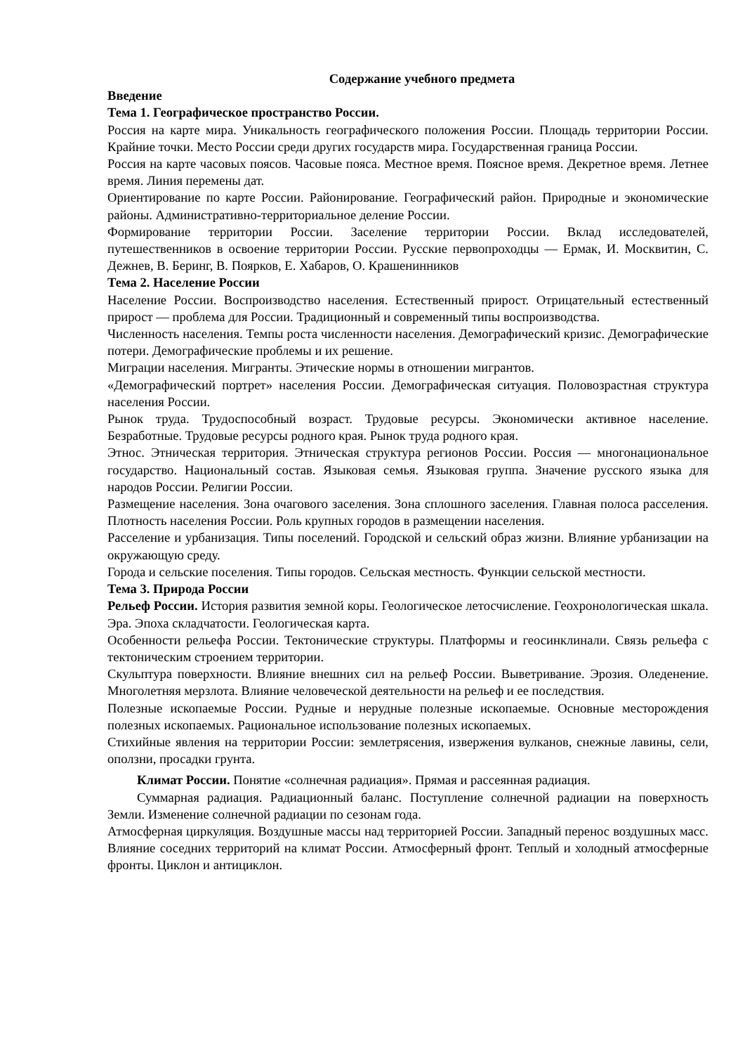Содержание учебного предмета
Введение
Тема 1. Географическое пространство России.
Россия на карте мира. Уникальность географического положения России. Площадь территории России. Крайние точки. Место России среди других государств мира. Государственная граница России.
Россия на карте часовых поясов. Часовые пояса. Местное время. Поясное время. Декретное время. Летнее время. Линия перемены дат.
Ориентирование по карте России. Районирование. Географический район. Природные и экономические районы. Административно-территориальное деление России.
Формирование территории России. Заселение территории России. Вклад исследователей, путешественников в освоение территории России. Русские первопроходцы — Ермак, И. Москвитин, С. Дежнев, В. Беринг, В. Поярков, Е. Хабаров, О. Крашенинников
Тема 2. Население России
Население России. Воспроизводство населения. Естественный прирост. Отрицательный естественный прирост — проблема для России. Традиционный и современный типы воспроизводства.
Численность населения. Темпы роста численности населения. Демографический кризис. Демографические потери. Демографические проблемы и их решение.
Миграции населения. Мигранты. Этические нормы в отношении мигрантов.
«Демографический портрет» населения России. Демографическая ситуация. Половозрастная структура населения России.
Рынок труда. Трудоспособный возраст. Трудовые ресурсы. Экономически активное население. Безработные. Трудовые ресурсы родного края. Рынок труда родного края.
Этнос. Этническая территория. Этническая структура регионов России. Россия — многонациональное государство. Национальный состав. Языковая семья. Языковая группа. Значение русского языка для народов России. Религии России.
Размещение населения. Зона очагового заселения. Зона сплошного заселения. Главная полоса расселения. Плотность населения России. Роль крупных городов в размещении населения.
Расселение и урбанизация. Типы поселений. Городской и сельский образ жизни. Влияние урбанизации на окружающую среду.
Города и сельские поселения. Типы городов. Сельская местность. Функции сельской местности.
Тема 3. Природа России
Рельеф России. История развития земной коры. Геологическое летосчисление. Геохронологическая шкала. Эра. Эпоха складчатости. Геологическая карта.
Особенности рельефа России. Тектонические структуры. Платформы и геосинклинали. Связь рельефа с тектоническим строением территории.
Скульптура поверхности. Влияние внешних сил на рельеф России. Выветривание. Эрозия. Оледенение. Многолетняя мерзлота. Влияние человеческой деятельности на рельеф и ее последствия.
Полезные ископаемые России. Рудные и нерудные полезные ископаемые. Основные месторождения полезных ископаемых. Рациональное использование полезных ископаемых.
Стихийные явления на территории России: землетрясения, извержения вулканов, снежные лавины, сели, оползни, просадки грунта.
Климат России. Понятие «солнечная радиация». Прямая и рассеянная радиация.
Суммарная радиация. Радиационный баланс. Поступление солнечной радиации на поверхность Земли. Изменение солнечной радиации по сезонам года.
Атмосферная циркуляция. Воздушные массы над территорией России. Западный перенос воздушных масс. Влияние соседних территорий на климат России. Атмосферный фронт. Теплый и холодный атмосферные фронты. Циклон и антициклон.